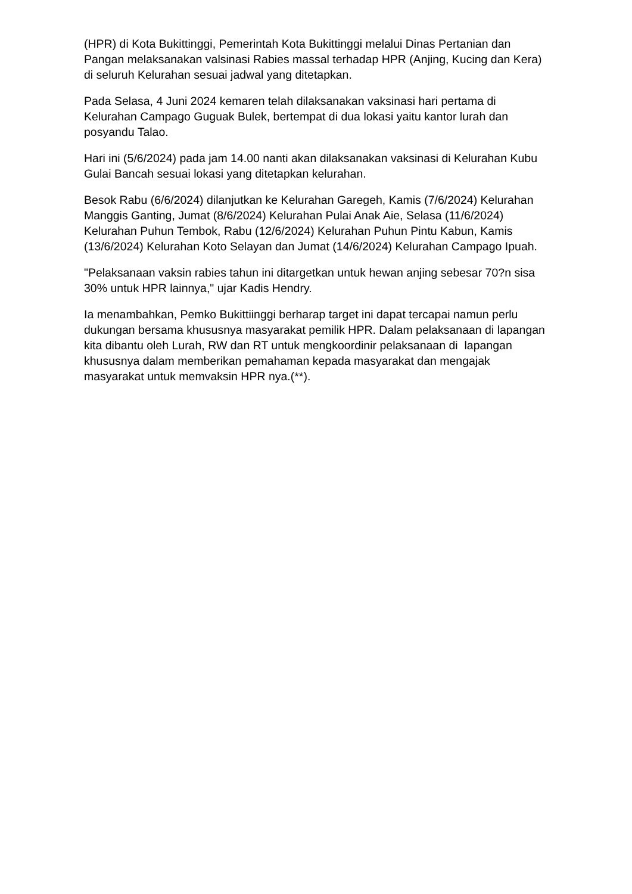(HPR) di Kota Bukittinggi, Pemerintah Kota Bukittinggi melalui Dinas Pertanian dan Pangan melaksanakan valsinasi Rabies massal terhadap HPR (Anjing, Kucing dan Kera) di seluruh Kelurahan sesuai jadwal yang ditetapkan.
Pada Selasa, 4 Juni 2024 kemaren telah dilaksanakan vaksinasi hari pertama di Kelurahan Campago Guguak Bulek, bertempat di dua lokasi yaitu kantor lurah dan posyandu Talao.
Hari ini (5/6/2024) pada jam 14.00 nanti akan dilaksanakan vaksinasi di Kelurahan Kubu Gulai Bancah sesuai lokasi yang ditetapkan kelurahan.
Besok Rabu (6/6/2024) dilanjutkan ke Kelurahan Garegeh, Kamis (7/6/2024) Kelurahan Manggis Ganting, Jumat (8/6/2024) Kelurahan Pulai Anak Aie, Selasa (11/6/2024) Kelurahan Puhun Tembok, Rabu (12/6/2024) Kelurahan Puhun Pintu Kabun, Kamis (13/6/2024) Kelurahan Koto Selayan dan Jumat (14/6/2024) Kelurahan Campago Ipuah.
"Pelaksanaan vaksin rabies tahun ini ditargetkan untuk hewan anjing sebesar 70?n sisa 30% untuk HPR lainnya," ujar Kadis Hendry.
Ia menambahkan, Pemko Bukittiinggi berharap target ini dapat tercapai namun perlu dukungan bersama khususnya masyarakat pemilik HPR. Dalam pelaksanaan di lapangan kita dibantu oleh Lurah, RW dan RT untuk mengkoordinir pelaksanaan di lapangan khususnya dalam memberikan pemahaman kepada masyarakat dan mengajak masyarakat untuk memvaksin HPR nya.(**).